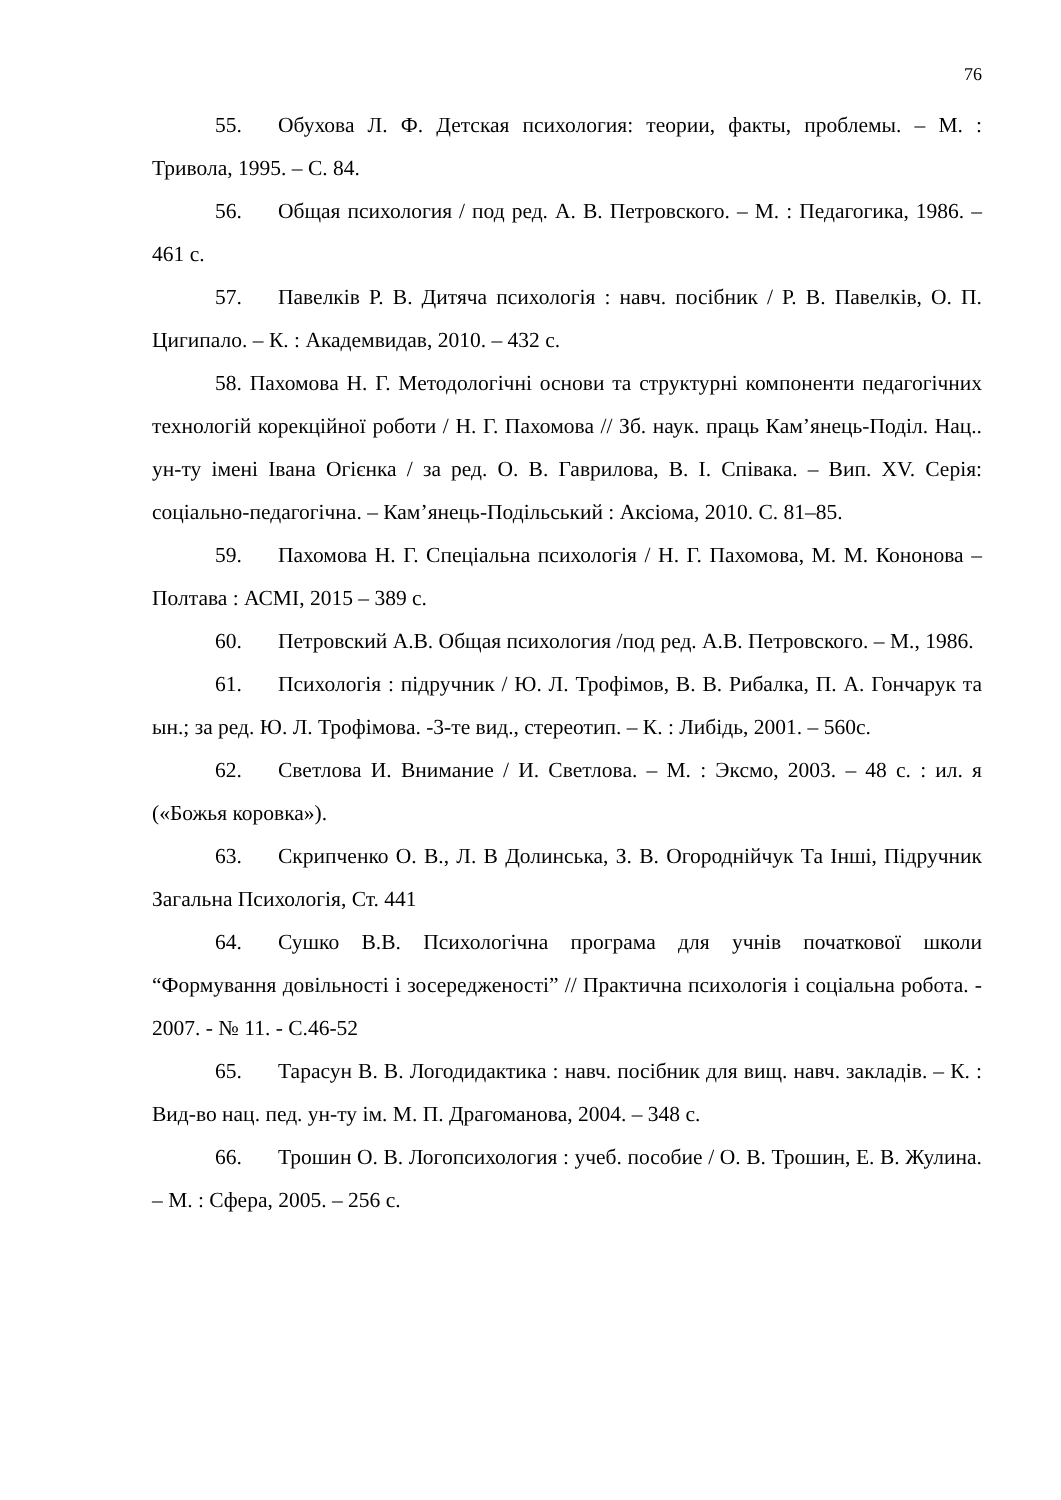76
55. Обухова Л. Ф. Детская психология: теории, факты, проблемы. – М. : Тривола, 1995. – С. 84.
56. Общая психология / под ред. А. В. Петровского. – М. : Педагогика, 1986. – 461 с.
57. Павелків Р. В. Дитяча психологія : навч. посібник / Р. В. Павелків, О. П. Цигипало. – К. : Академвидав, 2010. – 432 с.
58. Пахомова Н. Г. Методологічні основи та структурні компоненти педагогічних технологій корекційної роботи / Н. Г. Пахомова // Зб. наук. праць Кам’янець-Поділ. Нац.. ун-ту імені Івана Огієнка / за ред. О. В. Гаврилова, В. І. Співака. – Вип. XV. Серія: соціально-педагогічна. – Кам’янець-Подільський : Аксіома, 2010. С. 81–85.
59. Пахомова Н. Г. Спеціальна психологія / Н. Г. Пахомова, М. М. Кононова – Полтава : АСМІ, 2015 – 389 с.
60. Петровский А.В. Общая психология /под ред. А.В. Петровского. – М., 1986.
61. Психологія : підручник / Ю. Л. Трофімов, В. В. Рибалка, П. А. Гончарук та ын.; за ред. Ю. Л. Трофімова. -3-те вид., стереотип. – К. : Либідь, 2001. – 560с.
62. Светлова И. Внимание / И. Светлова. – М. : Эксмо, 2003. – 48 с. : ил. я («Божья коровка»).
63. Скрипченко О. В., Л. В Долинська, З. В. Огороднійчук Та Інші, Підручник Загальна Психологія, Ст. 441
64. Сушко В.В. Психологічна програма для учнів початкової школи “Формування довільності і зосередженості” // Практична психологія і соціальна робота. - 2007. - № 11. - С.46-52
65. Тарасун В. В. Логодидактика : навч. посібник для вищ. навч. закладів. – К. : Вид-во нац. пед. ун-ту ім. М. П. Драгоманова, 2004. – 348 с.
66. Трошин О. В. Логопсихология : учеб. пособие / О. В. Трошин, Е. В. Жулина. – М. : Сфера, 2005. – 256 с.